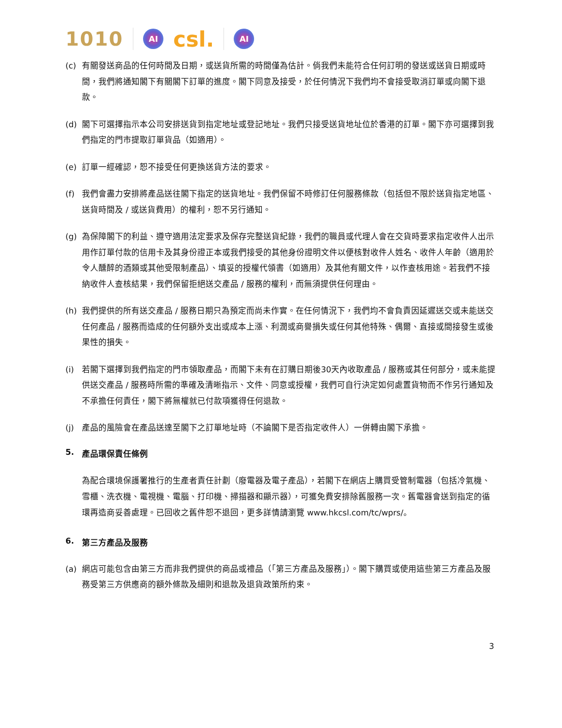1010 AI csl. AI
(c) 有關發送商品的任何時間及日期，或送貨所需的時間僅為估計。倘我們未能符合任何訂明的發送或送貨日期或時間，我們將通知閣下有關閣下訂單的進度。閣下同意及接受，於任何情況下我們均不會接受取消訂單或向閣下退款。
(d) 閣下可選擇指示本公司安排送貨到指定地址或登記地址。我們只接受送貨地址位於香港的訂單。閣下亦可選擇到我們指定的門市提取訂單貨品（如適用）。
(e) 訂單一經確認，恕不接受任何更換送貨方法的要求。
(f) 我們會盡力安排將產品送往閣下指定的送貨地址。我們保留不時修訂任何服務條款（包括但不限於送貨指定地區、送貨時間及 / 或送貨費用）的權利，恕不另行通知。
(g) 為保障閣下的利益、遵守適用法定要求及保存完整送貨紀錄，我們的職員或代理人會在交貨時要求指定收件人出示用作訂單付款的信用卡及其身份證正本或我們接受的其他身份證明文件以便核對收件人姓名、收件人年齡（適用於令人醺醉的酒類或其他受限制產品）、填妥的授權代領書（如適用）及其他有關文件，以作查核用途。若我們不接納收件人查核結果，我們保留拒絕送交產品 / 服務的權利，而無須提供任何理由。
(h) 我們提供的所有送交產品 / 服務日期只為預定而尚未作實。在任何情況下，我們均不會負責因延遲送交或未能送交任何產品 / 服務而造成的任何額外支出或成本上漲、利潤或商譽損失或任何其他特殊、偶爾、直接或間接發生或後果性的損失。
(i) 若閣下選擇到我們指定的門市領取產品，而閣下未有在訂購日期後30天內收取產品 / 服務或其任何部分，或未能提供送交產品 / 服務時所需的準確及清晰指示、文件、同意或授權，我們可自行決定如何處置貨物而不作另行通知及不承擔任何責任，閣下將無權就已付款項獲得任何退款。
(j) 產品的風險會在產品送達至閣下之訂單地址時（不論閣下是否指定收件人）一併轉由閣下承擔。
5. 產品環保責任條例
為配合環境保護署推行的生產者責任計劃（廢電器及電子產品），若閣下在網店上購買受管制電器（包括冷氣機、雪櫃、洗衣機、電視機、電腦、打印機、掃描器和顯示器），可獲免費安排除舊服務一次。舊電器會送到指定的循環再造商妥善處理。已回收之舊件恕不退回，更多詳情請瀏覽 www.hkcsl.com/tc/wprs/。
6. 第三方產品及服務
(a) 網店可能包含由第三方而非我們提供的商品或禮品（「第三方產品及服務」）。閣下購買或使用這些第三方產品及服務受第三方供應商的額外條款及細則和退款及退貨政策所約束。
3